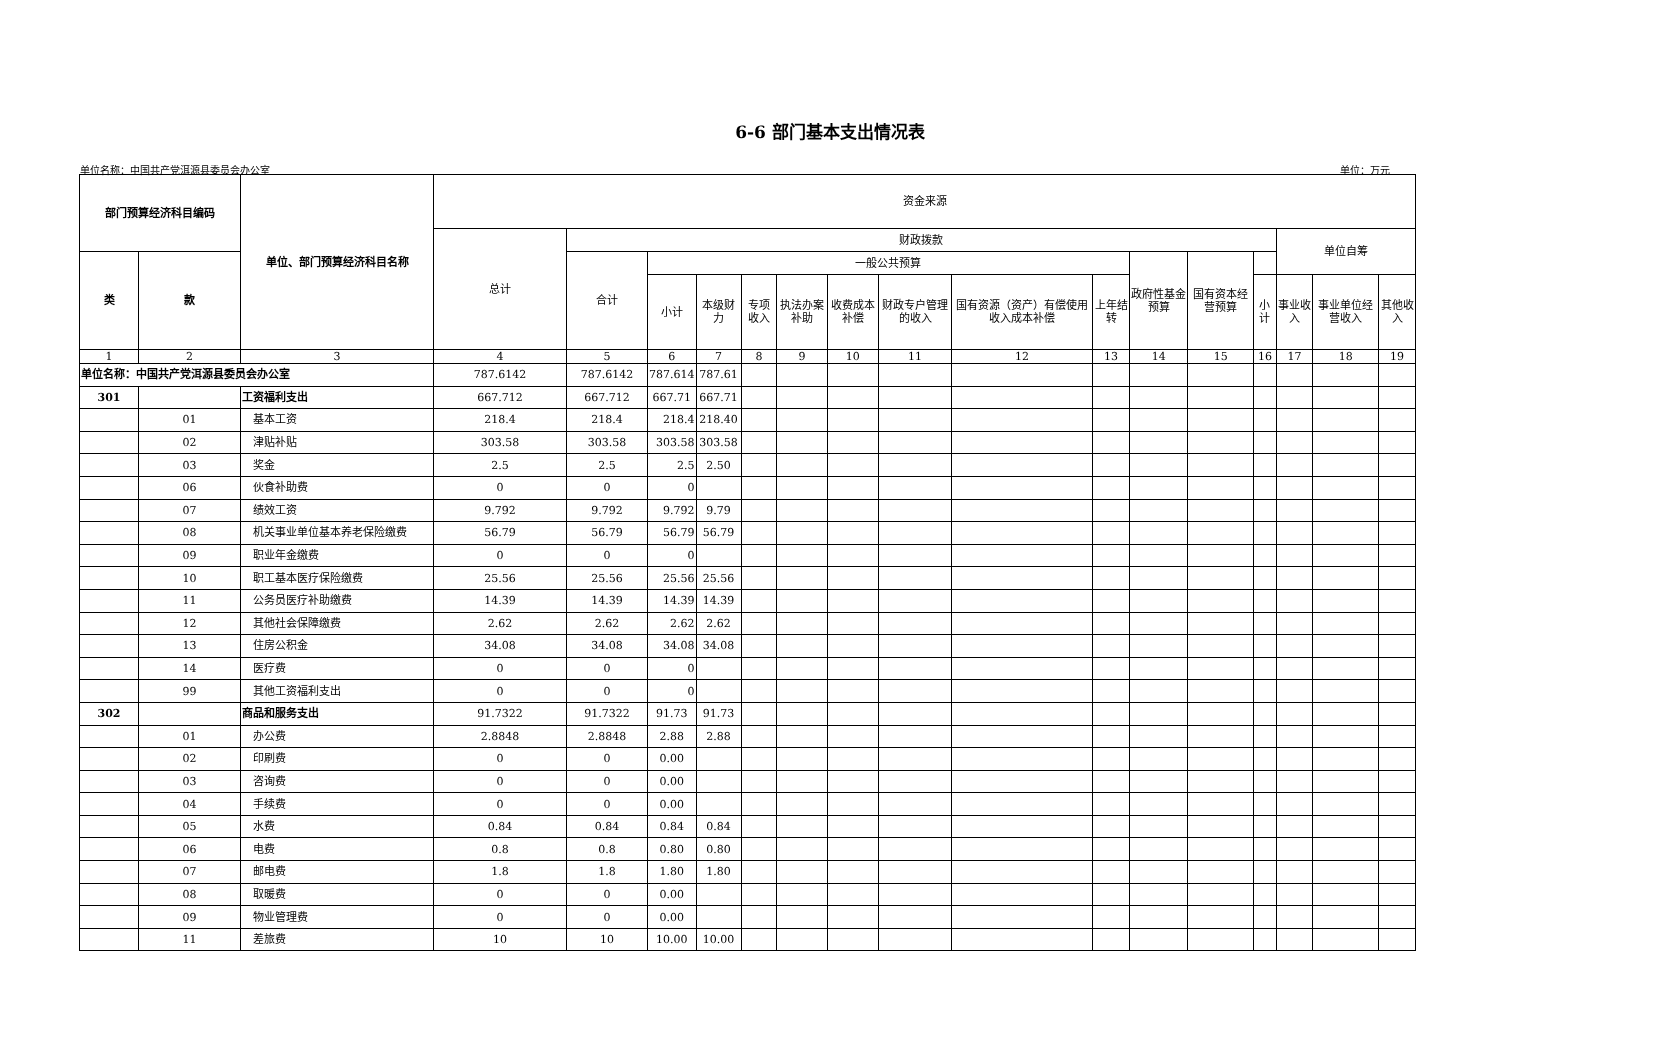6-6 部门基本支出情况表
单位名称：中国共产党洱源县委员会办公室 单位：万元
| 部门预算经济科目编码 | | 单位、部门预算经济科目名称 | 资金来源 | | | | | | | | | | | | | | | |
| --- | --- | --- | --- | --- | --- | --- | --- | --- | --- | --- | --- | --- | --- | --- | --- | --- | --- | --- |
| | | | 总计 | 财政拨款 | | | | | | | | | | | | 单位自筹 | | |
| 类 | 款 | | | 合计 | 一般公共预算 | | | | | | | | 政府性基金预算 | 国有资本经营预算 | | | | |
| | | | | | 小计 | 本级财力 | 专项收入 | 执法办案补助 | 收费成本补偿 | 财政专户管理的收入 | 国有资源（资产）有偿使用收入成本补偿 | 上年结转 | | | 小计 | 事业收入 | 事业单位经营收入 | 其他收入 |
| 1 | 2 | 3 | 4 | 5 | 6 | 7 | 8 | 9 | 10 | 11 | 12 | 13 | 14 | 15 | 16 | 17 | 18 | 19 |
| 单位名称：中国共产党洱源县委员会办公室 | | | 787.6142 | 787.6142 | 787.614 | 787.61 | | | | | | | | | | | | |
| 301 | | 工资福利支出 | 667.712 | 667.712 | 667.71 | 667.71 | | | | | | | | | | | | |
| | 01 | 基本工资 | 218.4 | 218.4 | 218.4 | 218.40 | | | | | | | | | | | | |
| | 02 | 津贴补贴 | 303.58 | 303.58 | 303.58 | 303.58 | | | | | | | | | | | | |
| | 03 | 奖金 | 2.5 | 2.5 | 2.5 | 2.50 | | | | | | | | | | | | |
| | 06 | 伙食补助费 | 0 | 0 | 0 | | | | | | | | | | | | | |
| | 07 | 绩效工资 | 9.792 | 9.792 | 9.792 | 9.79 | | | | | | | | | | | | |
| | 08 | 机关事业单位基本养老保险缴费 | 56.79 | 56.79 | 56.79 | 56.79 | | | | | | | | | | | | |
| | 09 | 职业年金缴费 | 0 | 0 | 0 | | | | | | | | | | | | | |
| | 10 | 职工基本医疗保险缴费 | 25.56 | 25.56 | 25.56 | 25.56 | | | | | | | | | | | | |
| | 11 | 公务员医疗补助缴费 | 14.39 | 14.39 | 14.39 | 14.39 | | | | | | | | | | | | |
| | 12 | 其他社会保障缴费 | 2.62 | 2.62 | 2.62 | 2.62 | | | | | | | | | | | | |
| | 13 | 住房公积金 | 34.08 | 34.08 | 34.08 | 34.08 | | | | | | | | | | | | |
| | 14 | 医疗费 | 0 | 0 | 0 | | | | | | | | | | | | | |
| | 99 | 其他工资福利支出 | 0 | 0 | 0 | | | | | | | | | | | | | |
| 302 | | 商品和服务支出 | 91.7322 | 91.7322 | 91.73 | 91.73 | | | | | | | | | | | | |
| | 01 | 办公费 | 2.8848 | 2.8848 | 2.88 | 2.88 | | | | | | | | | | | | |
| | 02 | 印刷费 | 0 | 0 | 0.00 | | | | | | | | | | | | | |
| | 03 | 咨询费 | 0 | 0 | 0.00 | | | | | | | | | | | | | |
| | 04 | 手续费 | 0 | 0 | 0.00 | | | | | | | | | | | | | |
| | 05 | 水费 | 0.84 | 0.84 | 0.84 | 0.84 | | | | | | | | | | | | |
| | 06 | 电费 | 0.8 | 0.8 | 0.80 | 0.80 | | | | | | | | | | | | |
| | 07 | 邮电费 | 1.8 | 1.8 | 1.80 | 1.80 | | | | | | | | | | | | |
| | 08 | 取暖费 | 0 | 0 | 0.00 | | | | | | | | | | | | | |
| | 09 | 物业管理费 | 0 | 0 | 0.00 | | | | | | | | | | | | | |
| | 11 | 差旅费 | 10 | 10 | 10.00 | 10.00 | | | | | | | | | | | | |